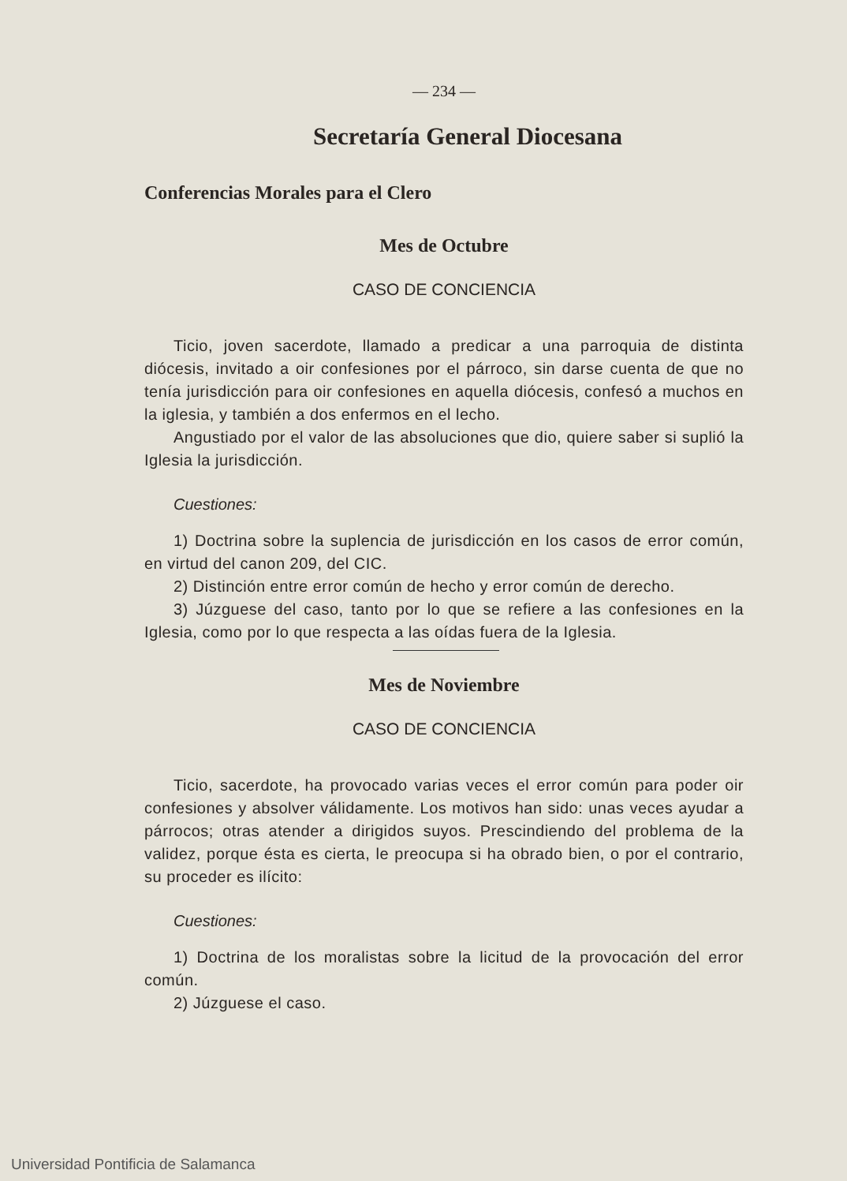— 234 —
Secretaría General Diocesana
Conferencias Morales para el Clero
Mes de Octubre
CASO DE CONCIENCIA
Ticio, joven sacerdote, llamado a predicar a una parroquia de distinta diócesis, invitado a oir confesiones por el párroco, sin darse cuenta de que no tenía jurisdicción para oir confesiones en aquella diócesis, confesó a muchos en la iglesia, y también a dos enfermos en el lecho.
Angustiado por el valor de las absoluciones que dio, quiere saber si suplió la Iglesia la jurisdicción.
Cuestiones:
1) Doctrina sobre la suplencia de jurisdicción en los casos de error común, en virtud del canon 209, del CIC.
2) Distinción entre error común de hecho y error común de derecho.
3) Júzguese del caso, tanto por lo que se refiere a las confesiones en la Iglesia, como por lo que respecta a las oídas fuera de la Iglesia.
Mes de Noviembre
CASO DE CONCIENCIA
Ticio, sacerdote, ha provocado varias veces el error común para poder oir confesiones y absolver válidamente. Los motivos han sido: unas veces ayudar a párrocos; otras atender a dirigidos suyos. Prescindiendo del problema de la validez, porque ésta es cierta, le preocupa si ha obrado bien, o por el contrario, su proceder es ilícito:
Cuestiones:
1) Doctrina de los moralistas sobre la licitud de la provocación del error común.
2) Júzguese el caso.
Universidad Pontificia de Salamanca